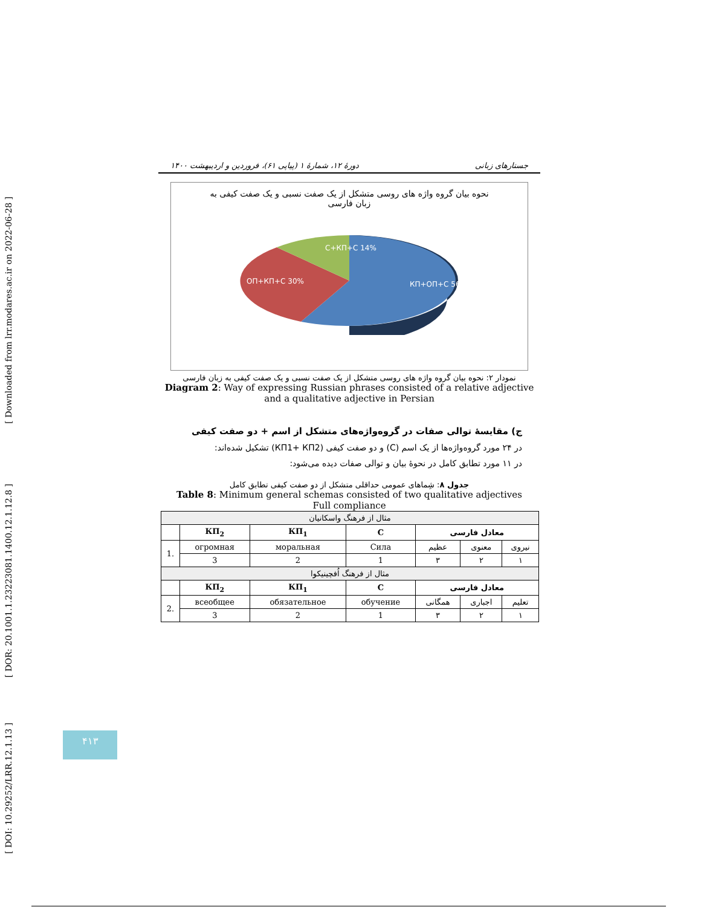[ Downloaded from lrr.modares.ac.ir on 2022-06-28 ]
[ DOR: 20.1001.1.23223081.1400.12.1.12.8 ]
[ DOI: 10.29252/LRR.12.1.13 ]
جستارهای زبانی دورهٔ ۱۲، شمارهٔ ۱ (پیاپی ۶۱)، فروردین و اردیبهشت ۱۴۰۰
نحوه بیان گروه واژه های روسی متشکل از یک صفت نسبی و یک صفت کیفی به زبان فارسی
C+КП+С 14%
ОП+КП+С 30%
КП+ОП+С 56%
نمودار ۲: نحوه بیان گروه واژه های روسی متشکل از یک صفت نسبی و یک صفت کیفی به زبان فارسی
Diagram 2: Way of expressing Russian phrases consisted of a relative adjective and a qualitative adjective in Persian
ج) مقایسهٔ توالی صفات در گروه‌واژه‌های متشکل از اسم + دو صفت کیفی
در ۲۴ مورد گروه‌واژه‌ها از یک اسم (C) و دو صفت کیفی (КП1+ КП2) تشکیل شده‌اند:
در ۱۱ مورد تطابق کامل در نحوهٔ بیان و توالی صفات دیده می‌شود:
جدول ۸: شِماهای عمومی حداقلی متشکل از دو صفت کیفی تطابق کامل
Table 8: Minimum general schemas consisted of two qualitative adjectives
Full compliance
| مثال از فرهنگ واسکانیان | | | | | | |
| | КП<sub>2</sub> | КП<sub>1</sub> | C | معادل فارسی | | |
| 1. | огромная | моральная | Сила | عظیم | معنوی | نیروی |
| | 3 | 2 | 1 | ۳ | ۲ | ۱ |
| مثال از فرهنگ اُفچینیکوا | | | | | | |
| | КП<sub>2</sub> | КП<sub>1</sub> | C | معادل فارسی | | |
| 2. | всеобщее | обязательное | обучение | همگانی | اجباری | تعلیم |
| | 3 | 2 | 1 | ۳ | ۲ | ۱ |
۴۱۳